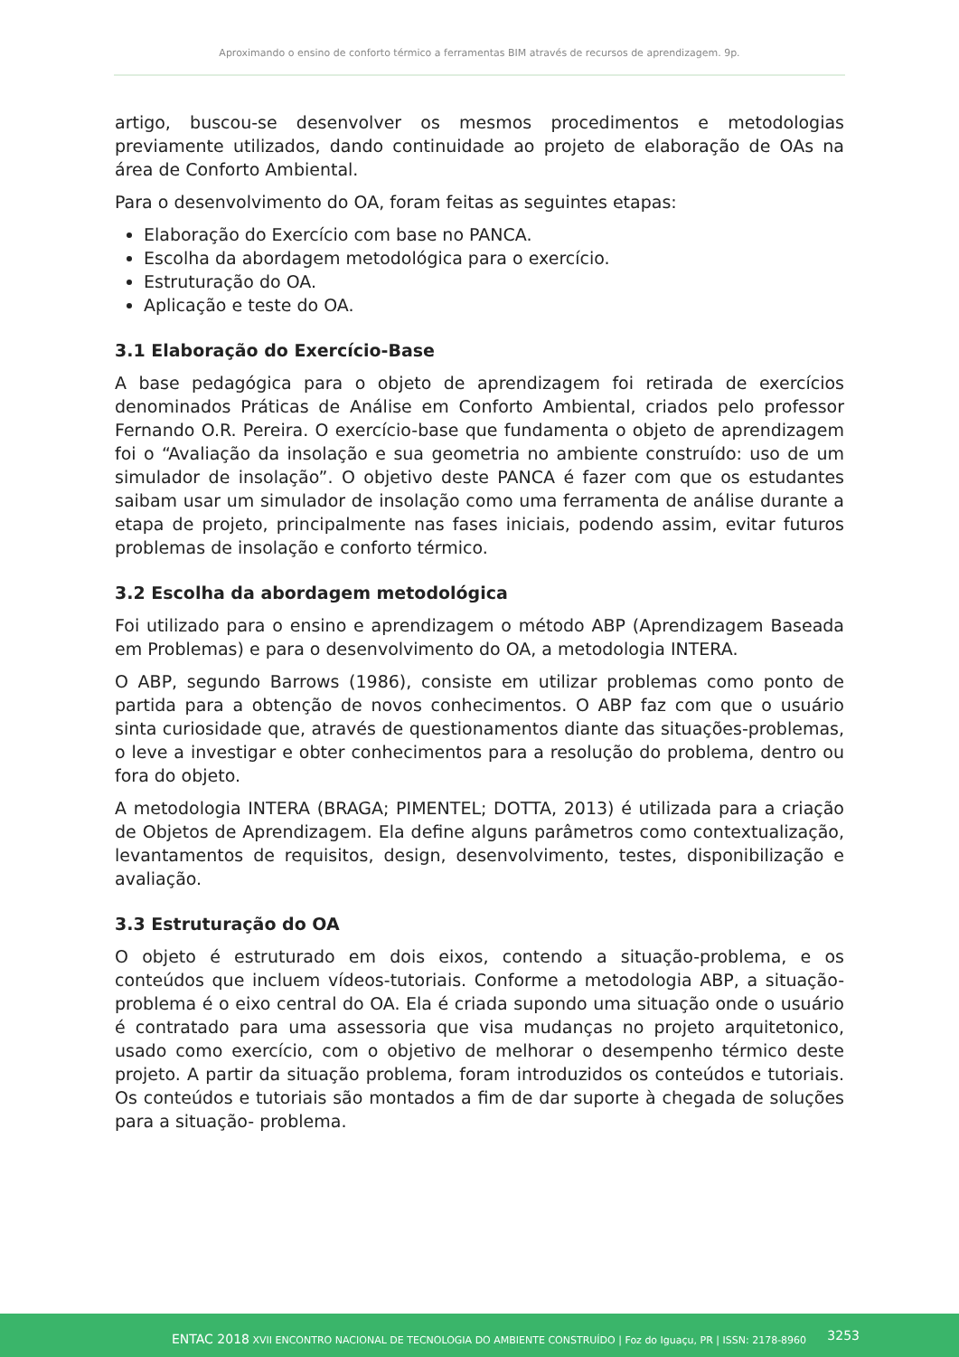Aproximando o ensino de conforto térmico a ferramentas BIM através de recursos de aprendizagem. 9p.
artigo, buscou-se desenvolver os mesmos procedimentos e metodologias previamente utilizados, dando continuidade ao projeto de elaboração de OAs na área de Conforto Ambiental.
Para o desenvolvimento do OA, foram feitas as seguintes etapas:
Elaboração do Exercício com base no PANCA.
Escolha da abordagem metodológica para o exercício.
Estruturação do OA.
Aplicação e teste do OA.
3.1 Elaboração do Exercício-Base
A base pedagógica para o objeto de aprendizagem foi retirada de exercícios denominados Práticas de Análise em Conforto Ambiental, criados pelo professor Fernando O.R. Pereira. O exercício-base que fundamenta o objeto de aprendizagem foi o “Avaliação da insolação e sua geometria no ambiente construído: uso de um simulador de insolação”. O objetivo deste PANCA é fazer com que os estudantes saibam usar um simulador de insolação como uma ferramenta de análise durante a etapa de projeto, principalmente nas fases iniciais, podendo assim, evitar futuros problemas de insolação e conforto térmico.
3.2 Escolha da abordagem metodológica
Foi utilizado para o ensino e aprendizagem o método ABP (Aprendizagem Baseada em Problemas) e para o desenvolvimento do OA, a metodologia INTERA.
O ABP, segundo Barrows (1986), consiste em utilizar problemas como ponto de partida para a obtenção de novos conhecimentos. O ABP faz com que o usuário sinta curiosidade que, através de questionamentos diante das situações-problemas, o leve a investigar e obter conhecimentos para a resolução do problema, dentro ou fora do objeto.
A metodologia INTERA (BRAGA; PIMENTEL; DOTTA, 2013) é utilizada para a criação de Objetos de Aprendizagem. Ela define alguns parâmetros como contextualização, levantamentos de requisitos, design, desenvolvimento, testes, disponibilização e avaliação.
3.3 Estruturação do OA
O objeto é estruturado em dois eixos, contendo a situação-problema, e os conteúdos que incluem vídeos-tutoriais. Conforme a metodologia ABP, a situação-problema é o eixo central do OA. Ela é criada supondo uma situação onde o usuário é contratado para uma assessoria que visa mudanças no projeto arquitetonico, usado como exercício, com o objetivo de melhorar o desempenho térmico deste projeto. A partir da situação problema, foram introduzidos os conteúdos e tutoriais. Os conteúdos e tutoriais são montados a fim de dar suporte à chegada de soluções para a situação- problema.
ENTAC 2018 XVII ENCONTRO NACIONAL DE TECNOLOGIA DO AMBIENTE CONSTRUÍDO | Foz do Iguaçu, PR | ISSN: 2178-8960
3253